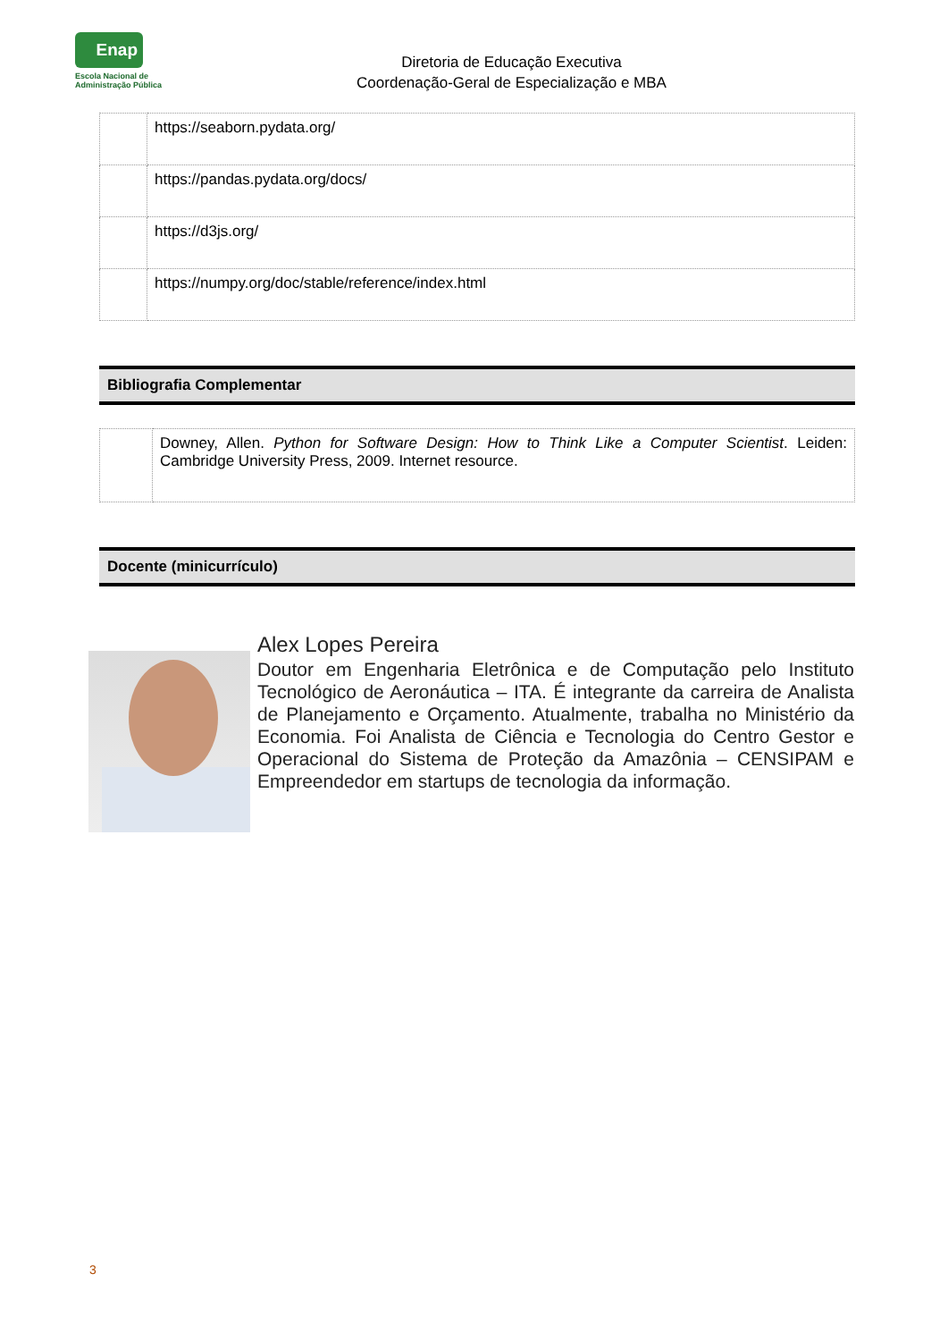Enap
Escola Nacional de
Administração Pública
Diretoria de Educação Executiva
Coordenação-Geral de Especialização e MBA
| | https://seaborn.pydata.org/ |
| | https://pandas.pydata.org/docs/ |
| | https://d3js.org/ |
| | https://numpy.org/doc/stable/reference/index.html |
Bibliografia Complementar
| | Downey, Allen. Python for Software Design: How to Think Like a Computer Scientist . Leiden: Cambridge University Press, 2009. Internet resource. |
Docente (minicurrículo)
Alex Lopes Pereira
Doutor em Engenharia Eletrônica e de Computação pelo Instituto Tecnológico de Aeronáutica – ITA. É integrante da carreira de Analista de Planejamento e Orçamento. Atualmente, trabalha no Ministério da Economia. Foi Analista de Ciência e Tecnologia do Centro Gestor e Operacional do Sistema de Proteção da Amazônia – CENSIPAM e Empreendedor em startups de tecnologia da informação.
3